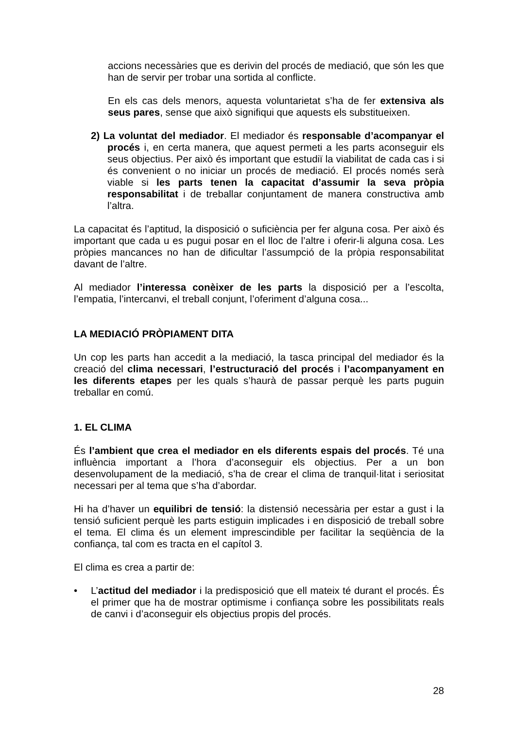accions necessàries que es derivin del procés de mediació, que són les que han de servir per trobar una sortida al conflicte.
En els cas dels menors, aquesta voluntarietat s’ha de fer extensiva als seus pares, sense que això signifiqui que aquests els substitueixen.
2) La voluntat del mediador. El mediador és responsable d’acompanyar el procés i, en certa manera, que aquest permeti a les parts aconseguir els seus objectius. Per això és important que estudiï la viabilitat de cada cas i si és convenient o no iniciar un procés de mediació. El procés només serà viable si les parts tenen la capacitat d’assumir la seva pròpia responsabilitat i de treballar conjuntament de manera constructiva amb l’altra.
La capacitat és l’aptitud, la disposició o suficiència per fer alguna cosa. Per això és important que cada u es pugui posar en el lloc de l’altre i oferir-li alguna cosa. Les pròpies mancances no han de dificultar l’assumpció de la pròpia responsabilitat davant de l’altre.
Al mediador l’interessa conèixer de les parts la disposició per a l’escolta, l’empatia, l’intercanvi, el treball conjunt, l’oferiment d’alguna cosa...
LA MEDIACIÓ PRÒPIAMENT DITA
Un cop les parts han accedit a la mediació, la tasca principal del mediador és la creació del clima necessari, l’estructuració del procés i l’acompanyament en les diferents etapes per les quals s’haurà de passar perquè les parts puguin treballar en comú.
1. EL CLIMA
És l’ambient que crea el mediador en els diferents espais del procés. Té una influència important a l’hora d’aconseguir els objectius. Per a un bon desenvolupament de la mediació, s’ha de crear el clima de tranquil·litat i seriositat necessari per al tema que s’ha d’abordar.
Hi ha d’haver un equilibri de tensió: la distensió necessària per estar a gust i la tensió suficient perquè les parts estiguin implicades i en disposició de treball sobre el tema. El clima és un element imprescindible per facilitar la seqüència de la confiança, tal com es tracta en el capítol 3.
El clima es crea a partir de:
• L’actitud del mediador i la predisposició que ell mateix té durant el procés. És el primer que ha de mostrar optimisme i confiança sobre les possibilitats reals de canvi i d’aconseguir els objectius propis del procés.
28